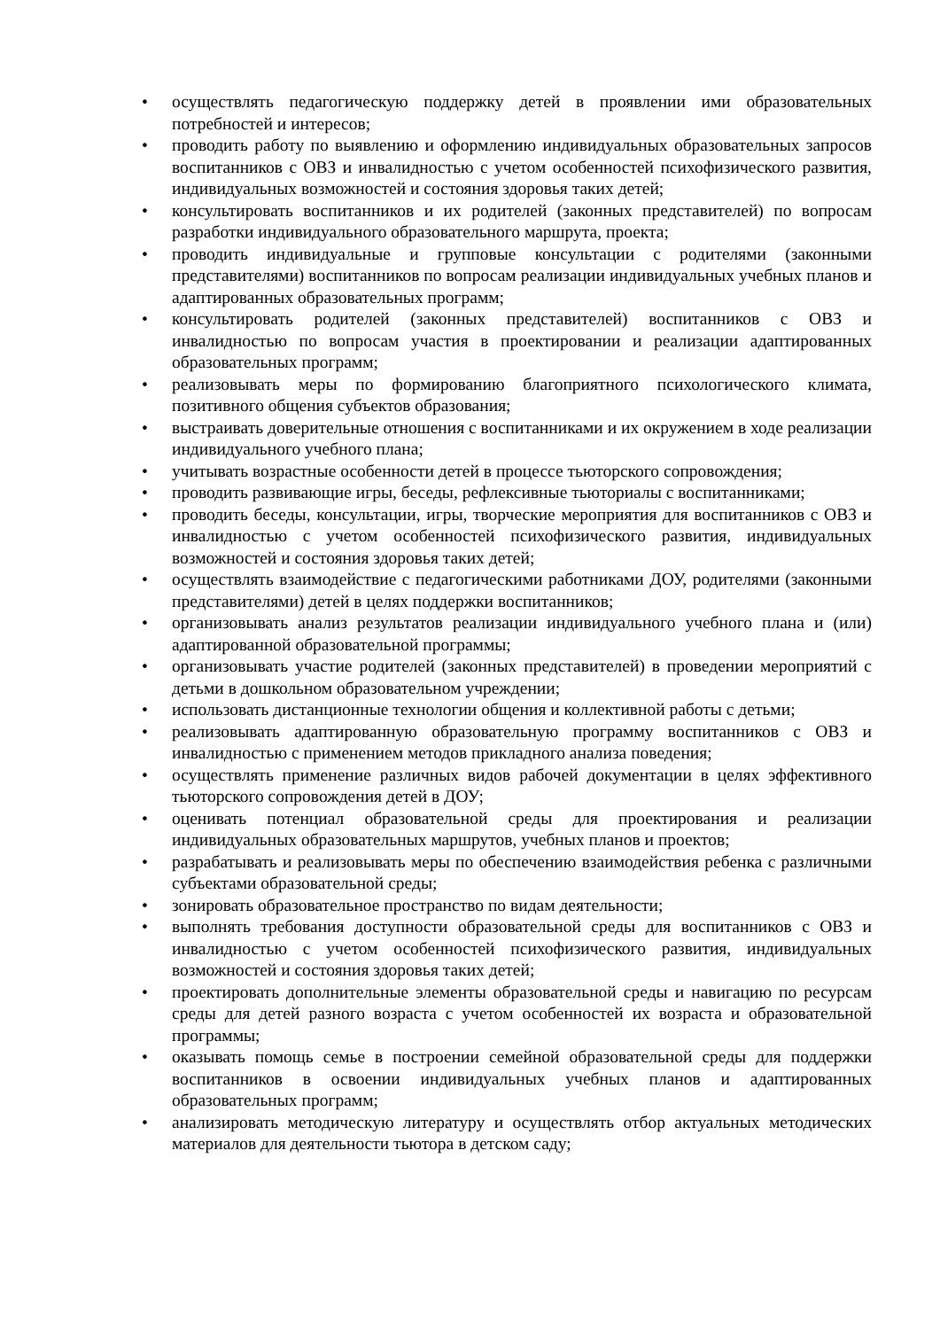• осуществлять педагогическую поддержку детей в проявлении ими образовательных потребностей и интересов;
• проводить работу по выявлению и оформлению индивидуальных образовательных запросов воспитанников с ОВЗ и инвалидностью с учетом особенностей психофизического развития, индивидуальных возможностей и состояния здоровья таких детей;
• консультировать воспитанников и их родителей (законных представителей) по вопросам разработки индивидуального образовательного маршрута, проекта;
• проводить индивидуальные и групповые консультации с родителями (законными представителями) воспитанников по вопросам реализации индивидуальных учебных планов и адаптированных образовательных программ;
• консультировать родителей (законных представителей) воспитанников с ОВЗ и инвалидностью по вопросам участия в проектировании и реализации адаптированных образовательных программ;
• реализовывать меры по формированию благоприятного психологического климата, позитивного общения субъектов образования;
• выстраивать доверительные отношения с воспитанниками и их окружением в ходе реализации индивидуального учебного плана;
• учитывать возрастные особенности детей в процессе тьюторского сопровождения;
• проводить развивающие игры, беседы, рефлексивные тьюториалы с воспитанниками;
• проводить беседы, консультации, игры, творческие мероприятия для воспитанников с ОВЗ и инвалидностью с учетом особенностей психофизического развития, индивидуальных возможностей и состояния здоровья таких детей;
• осуществлять взаимодействие с педагогическими работниками ДОУ, родителями (законными представителями) детей в целях поддержки воспитанников;
• организовывать анализ результатов реализации индивидуального учебного плана и (или) адаптированной образовательной программы;
• организовывать участие родителей (законных представителей) в проведении мероприятий с детьми в дошкольном образовательном учреждении;
• использовать дистанционные технологии общения и коллективной работы с детьми;
• реализовывать адаптированную образовательную программу воспитанников с ОВЗ и инвалидностью с применением методов прикладного анализа поведения;
• осуществлять применение различных видов рабочей документации в целях эффективного тьюторского сопровождения детей в ДОУ;
• оценивать потенциал образовательной среды для проектирования и реализации индивидуальных образовательных маршрутов, учебных планов и проектов;
• разрабатывать и реализовывать меры по обеспечению взаимодействия ребенка с различными субъектами образовательной среды;
• зонировать образовательное пространство по видам деятельности;
• выполнять требования доступности образовательной среды для воспитанников с ОВЗ и инвалидностью с учетом особенностей психофизического развития, индивидуальных возможностей и состояния здоровья таких детей;
• проектировать дополнительные элементы образовательной среды и навигацию по ресурсам среды для детей разного возраста с учетом особенностей их возраста и образовательной программы;
• оказывать помощь семье в построении семейной образовательной среды для поддержки воспитанников в освоении индивидуальных учебных планов и адаптированных образовательных программ;
• анализировать методическую литературу и осуществлять отбор актуальных методических материалов для деятельности тьютора в детском саду;